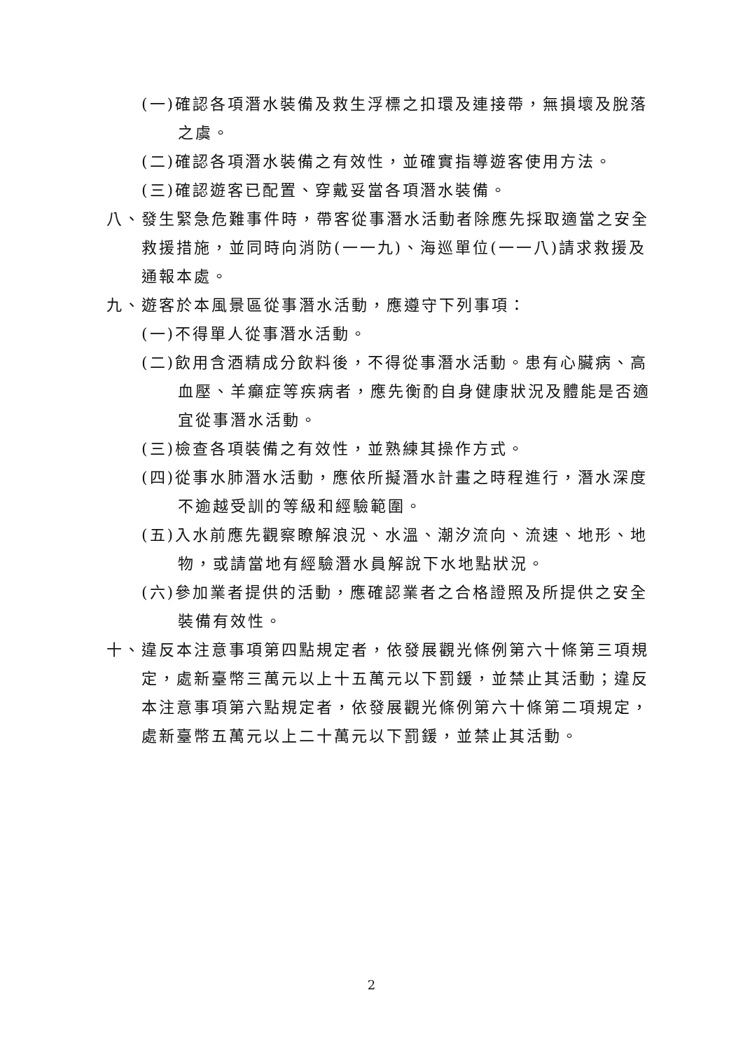(一)確認各項潛水裝備及救生浮標之扣環及連接帶，無損壞及脫落之虞。
(二)確認各項潛水裝備之有效性，並確實指導遊客使用方法。
(三)確認遊客已配置、穿戴妥當各項潛水裝備。
八、發生緊急危難事件時，帶客從事潛水活動者除應先採取適當之安全救援措施，並同時向消防(一一九)、海巡單位(一一八)請求救援及通報本處。
九、遊客於本風景區從事潛水活動，應遵守下列事項：
(一)不得單人從事潛水活動。
(二)飲用含酒精成分飲料後，不得從事潛水活動。患有心臟病、高血壓、羊癲症等疾病者，應先衡酌自身健康狀況及體能是否適宜從事潛水活動。
(三)檢查各項裝備之有效性，並熟練其操作方式。
(四)從事水肺潛水活動，應依所擬潛水計畫之時程進行，潛水深度不逾越受訓的等級和經驗範圍。
(五)入水前應先觀察瞭解浪況、水溫、潮汐流向、流速、地形、地物，或請當地有經驗潛水員解說下水地點狀況。
(六)參加業者提供的活動，應確認業者之合格證照及所提供之安全裝備有效性。
十、違反本注意事項第四點規定者，依發展觀光條例第六十條第三項規定，處新臺幣三萬元以上十五萬元以下罰鍰，並禁止其活動；違反本注意事項第六點規定者，依發展觀光條例第六十條第二項規定，處新臺幣五萬元以上二十萬元以下罰鍰，並禁止其活動。
2